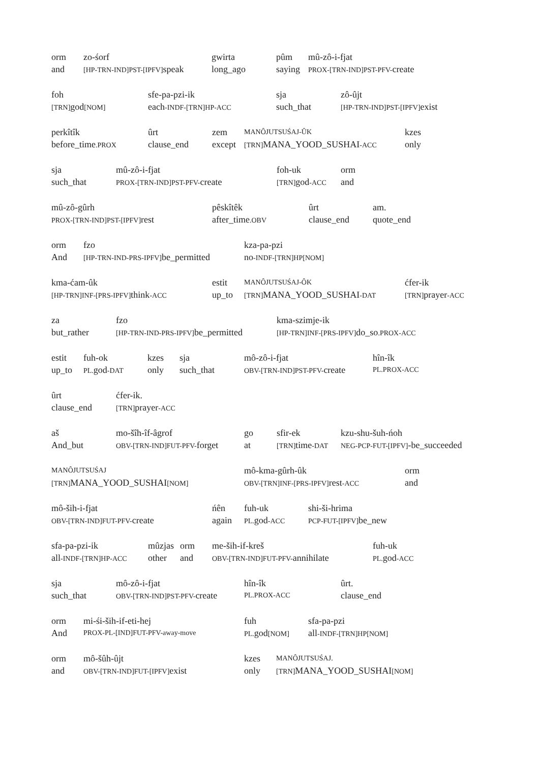orm
and
zo-śorf
[HP-TRN-IND]PST-[IPFV] speak
gwirta
long_ago
pûm
saying
mû-zô-i-fjat
PROX-[TRN-IND]PST-PFV-create
foh
[TRN] god[NOM]
sfe-pa-pzi-ik
each-INDF-[TRN]HP-ACC
sja
such_that
zô-ûjt
[HP-TRN-IND]PST-[IPFV] exist
perkîtîk
before_time.PROX
ûrt
clause_end
zem
except
MANÔJUTSUŚAJ-ÛK
[TRN] MANA_YOOD_SUSHAI-ACC
kzes
only
sja
such_that
mû-zô-i-fjat
PROX-[TRN-IND]PST-PFV-create
foh-uk
[TRN] god-ACC
orm
and
mû-zô-gûrh
PROX-[TRN-IND]PST-[IPFV] rest
pêskîtêk
after_time.OBV
ûrt
clause_end
am.
quote_end
orm
And
fzo
[HP-TRN-IND-PRS-IPFV] be_permitted
kza-pa-pzi
no-INDF-[TRN]HP[NOM]
kma-ćam-ûk
[HP-TRN]INF-[PRS-IPFV] think-ACC
estit
up_to
MANÔJUTSUŚAJ-ÔK
[TRN] MANA_YOOD_SUSHAI-DAT
ćfer-ik
[TRN] prayer-ACC
za
but_rather
fzo
[HP-TRN-IND-PRS-IPFV] be_permitted
kma-szimje-ik
[HP-TRN]INF-[PRS-IPFV] do_so.PROX-ACC
estit
up_to
fuh-ok
PL. god-DAT
kzes
only
sja
such_that
mô-zô-i-fjat
OBV-[TRN-IND]PST-PFV-create
hîn-îk
PL.PROX-ACC
ûrt
clause_end
ćfer-ik.
[TRN] prayer-ACC
aš
And_but
mo-šîh-îf-âgrof
OBV-[TRN-IND]FUT-PFV-forget
go
at
sfir-ek
[TRN] time-DAT
kzu-shu-šuh-ńoh
NEG-PCP-FUT-[IPFV]-be_succeeded
MANÔJUTSUŚAJ
[TRN] MANA_YOOD_SUSHAI[NOM]
mô-kma-gûrh-ûk
OBV-[TRN]INF-[PRS-IPFV] rest-ACC
orm
and
mô-ših-i-fjat
OBV-[TRN-IND]FUT-PFV-create
ńên
again
fuh-uk
PL. god-ACC
shi-ši-hrima
PCP-FUT-[IPFV] be_new
sfa-pa-pzi-ik
all-INDF-[TRN]HP-ACC
mûzjas
other
orm
and
me-ših-if-kreš
OBV-[TRN-IND]FUT-PFV-annihilate
fuh-uk
PL. god-ACC
sja
such_that
mô-zô-i-fjat
OBV-[TRN-IND]PST-PFV-create
hîn-îk
PL.PROX-ACC
ûrt.
clause_end
orm
And
mi-śi-ših-if-eti-hej
PROX-PL-[IND]FUT-PFV-away-move
fuh
PL. god[NOM]
sfa-pa-pzi
all-INDF-[TRN]HP[NOM]
orm
and
mô-šûh-ûjt
OBV-[TRN-IND]FUT-[IPFV] exist
kzes
only
MANÔJUTSUŚAJ.
[TRN] MANA_YOOD_SUSHAI[NOM]